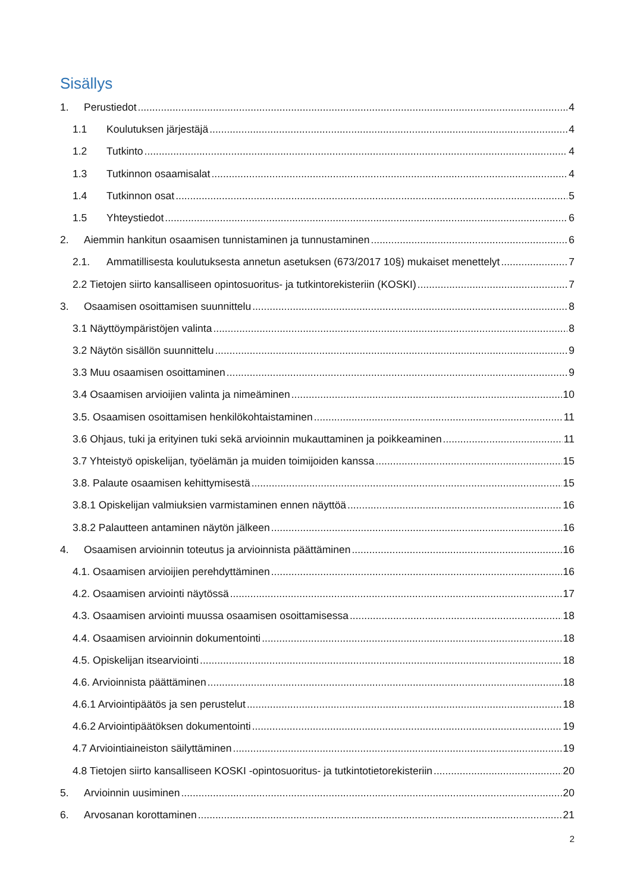Sisällys
1. Perustiedot 4
1.1 Koulutuksen järjestäjä 4
1.2 Tutkinto 4
1.3 Tutkinnon osaamisalat 4
1.4 Tutkinnon osat 5
1.5 Yhteystiedot 6
2. Aiemmin hankitun osaamisen tunnistaminen ja tunnustaminen 6
2.1. Ammatillisesta koulutuksesta annetun asetuksen (673/2017 10§) mukaiset menettelyt 7
2.2 Tietojen siirto kansalliseen opintosuoritus- ja tutkintorekisteriin (KOSKI) 7
3. Osaamisen osoittamisen suunnittelu 8
3.1 Näyttöympäristöjen valinta 8
3.2 Näytön sisällön suunnittelu 9
3.3 Muu osaamisen osoittaminen 9
3.4 Osaamisen arvioijien valinta ja nimeäminen 10
3.5. Osaamisen osoittamisen henkilökohtaistaminen 11
3.6 Ohjaus, tuki ja erityinen tuki sekä arvioinnin mukauttaminen ja poikkeaminen 11
3.7 Yhteistyö opiskelijan, työelämän ja muiden toimijoiden kanssa 15
3.8. Palaute osaamisen kehittymisestä 15
3.8.1 Opiskelijan valmiuksien varmistaminen ennen näyttöä 16
3.8.2 Palautteen antaminen näytön jälkeen 16
4. Osaamisen arvioinnin toteutus ja arvioinnista päättäminen 16
4.1. Osaamisen arvioijien perehdyttäminen 16
4.2. Osaamisen arviointi näytössä 17
4.3. Osaamisen arviointi muussa osaamisen osoittamisessa 18
4.4. Osaamisen arvioinnin dokumentointi 18
4.5. Opiskelijan itsearviointi 18
4.6. Arvioinnista päättäminen 18
4.6.1 Arviointipäätös ja sen perustelut 18
4.6.2 Arviointipäätöksen dokumentointi 19
4.7 Arviointiaineiston säilyttäminen 19
4.8 Tietojen siirto kansalliseen KOSKI -opintosuoritus- ja tutkintotietorekisteriin 20
5. Arvioinnin uusiminen 20
6. Arvosanan korottaminen 21
2